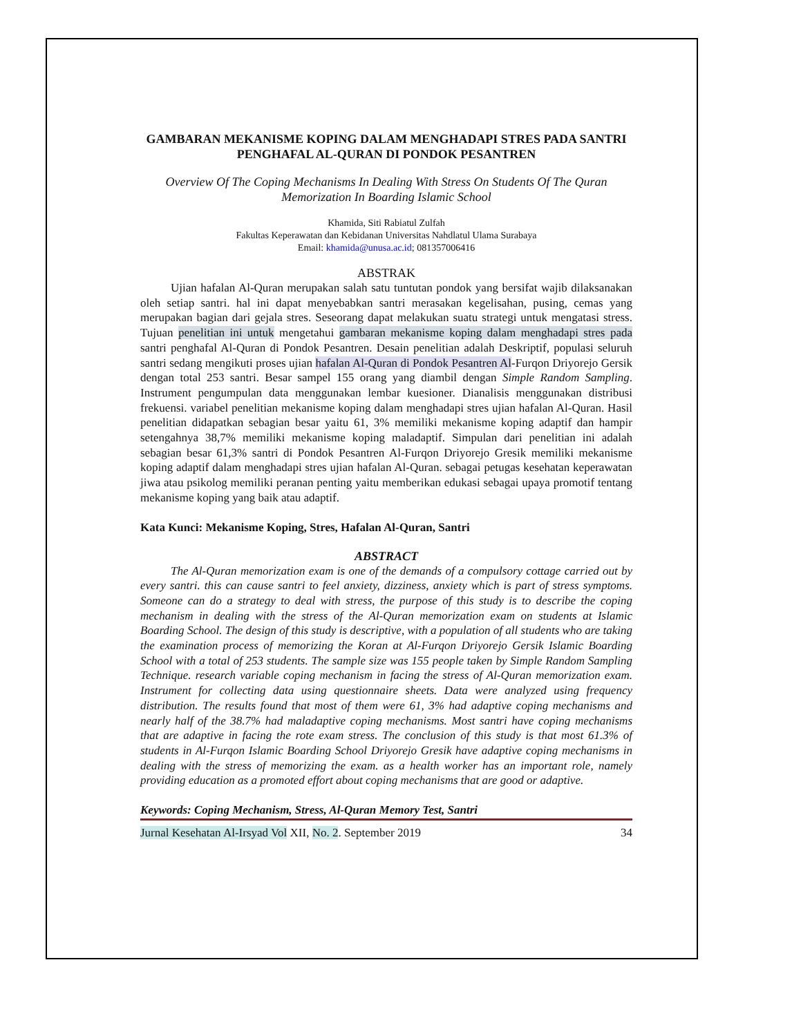GAMBARAN MEKANISME KOPING DALAM MENGHADAPI STRES PADA SANTRI PENGHAFAL AL-QURAN DI PONDOK PESANTREN
Overview Of The Coping Mechanisms In Dealing With Stress On Students Of The Quran Memorization In Boarding Islamic School
Khamida, Siti Rabiatul Zulfah
Fakultas Keperawatan dan Kebidanan Universitas Nahdlatul Ulama Surabaya
Email: khamida@unusa.ac.id; 081357006416
ABSTRAK
Ujian hafalan Al-Quran merupakan salah satu tuntutan pondok yang bersifat wajib dilaksanakan oleh setiap santri. hal ini dapat menyebabkan santri merasakan kegelisahan, pusing, cemas yang merupakan bagian dari gejala stres. Seseorang dapat melakukan suatu strategi untuk mengatasi stress. Tujuan penelitian ini untuk mengetahui gambaran mekanisme koping dalam menghadapi stres pada santri penghafal Al-Quran di Pondok Pesantren. Desain penelitian adalah Deskriptif, populasi seluruh santri sedang mengikuti proses ujian hafalan Al-Quran di Pondok Pesantren Al-Furqon Driyorejo Gersik dengan total 253 santri. Besar sampel 155 orang yang diambil dengan Simple Random Sampling. Instrument pengumpulan data menggunakan lembar kuesioner. Dianalisis menggunakan distribusi frekuensi. variabel penelitian mekanisme koping dalam menghadapi stres ujian hafalan Al-Quran. Hasil penelitian didapatkan sebagian besar yaitu 61, 3% memiliki mekanisme koping adaptif dan hampir setengahnya 38,7% memiliki mekanisme koping maladaptif. Simpulan dari penelitian ini adalah sebagian besar 61,3% santri di Pondok Pesantren Al-Furqon Driyorejo Gresik memiliki mekanisme koping adaptif dalam menghadapi stres ujian hafalan Al-Quran. sebagai petugas kesehatan keperawatan jiwa atau psikolog memiliki peranan penting yaitu memberikan edukasi sebagai upaya promotif tentang mekanisme koping yang baik atau adaptif.
Kata Kunci: Mekanisme Koping, Stres, Hafalan Al-Quran, Santri
ABSTRACT
The Al-Quran memorization exam is one of the demands of a compulsory cottage carried out by every santri. this can cause santri to feel anxiety, dizziness, anxiety which is part of stress symptoms. Someone can do a strategy to deal with stress, the purpose of this study is to describe the coping mechanism in dealing with the stress of the Al-Quran memorization exam on students at Islamic Boarding School. The design of this study is descriptive, with a population of all students who are taking the examination process of memorizing the Koran at Al-Furqon Driyorejo Gersik Islamic Boarding School with a total of 253 students. The sample size was 155 people taken by Simple Random Sampling Technique. research variable coping mechanism in facing the stress of Al-Quran memorization exam. Instrument for collecting data using questionnaire sheets. Data were analyzed using frequency distribution. The results found that most of them were 61, 3% had adaptive coping mechanisms and nearly half of the 38.7% had maladaptive coping mechanisms. Most santri have coping mechanisms that are adaptive in facing the rote exam stress. The conclusion of this study is that most 61.3% of students in Al-Furqon Islamic Boarding School Driyorejo Gresik have adaptive coping mechanisms in dealing with the stress of memorizing the exam. as a health worker has an important role, namely providing education as a promoted effort about coping mechanisms that are good or adaptive.
Keywords: Coping Mechanism, Stress, Al-Quran Memory Test, Santri
Jurnal Kesehatan Al-Irsyad Vol XII, No. 2. September 2019 34